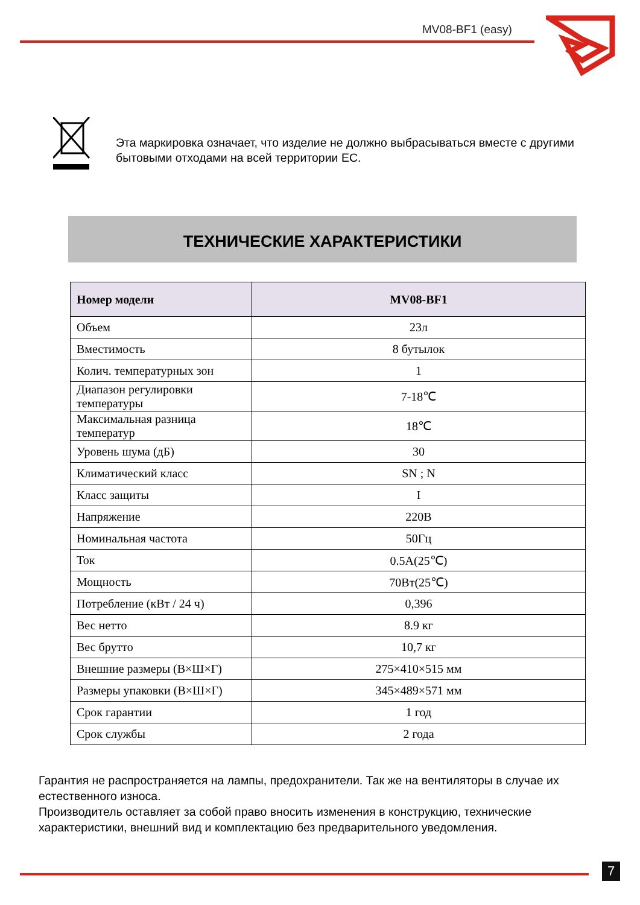MV08-BF1 (easy)
Эта маркировка означает, что изделие не должно выбрасываться вместе с другими бытовыми отходами на всей территории ЕС.
ТЕХНИЧЕСКИЕ ХАРАКТЕРИСТИКИ
| Номер модели | MV08-BF1 |
| --- | --- |
| Объем | 23л |
| Вместимость | 8 бутылок |
| Колич. температурных зон | 1 |
| Диапазон регулировки температуры | 7-18℃ |
| Максимальная разница температур | 18℃ |
| Уровень шума (дБ) | 30 |
| Климатический класс | SN ; N |
| Класс защиты | I |
| Напряжение | 220В |
| Номинальная частота | 50Гц |
| Ток | 0.5A(25℃) |
| Мощность | 70Вт(25℃) |
| Потребление (кВт / 24 ч) | 0,396 |
| Вес нетто | 8.9 кг |
| Вес брутто | 10,7 кг |
| Внешние размеры (В×Ш×Г) | 275×410×515 мм |
| Размеры упаковки (В×Ш×Г) | 345×489×571 мм |
| Срок гарантии | 1 год |
| Срок службы | 2 года |
Гарантия не распространяется на лампы, предохранители. Так же на вентиляторы в случае их естественного износа.
Производитель оставляет за собой право вносить изменения в конструкцию, технические характеристики, внешний вид и комплектацию без предварительного уведомления.
7